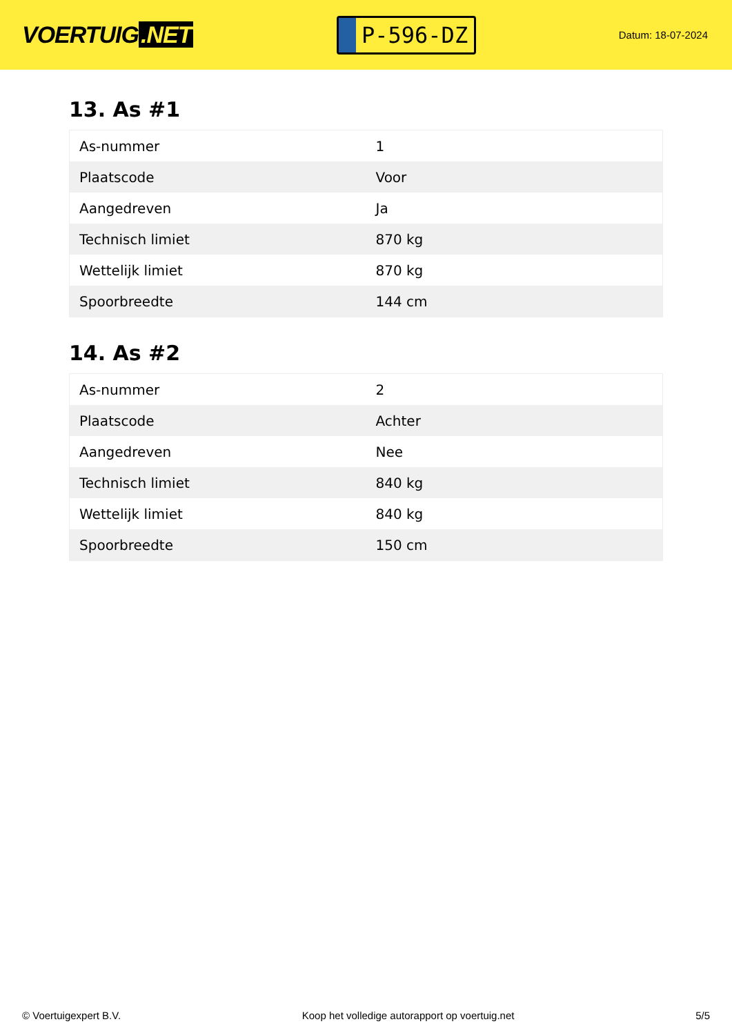VOERTUIG.NET
P-596-DZ
Datum: 18-07-2024
13. As #1
| As-nummer | 1 |
| Plaatscode | Voor |
| Aangedreven | Ja |
| Technisch limiet | 870 kg |
| Wettelijk limiet | 870 kg |
| Spoorbreedte | 144 cm |
14. As #2
| As-nummer | 2 |
| Plaatscode | Achter |
| Aangedreven | Nee |
| Technisch limiet | 840 kg |
| Wettelijk limiet | 840 kg |
| Spoorbreedte | 150 cm |
© Voertuigexpert B.V. Koop het volledige autorapport op voertuig.net 5/5